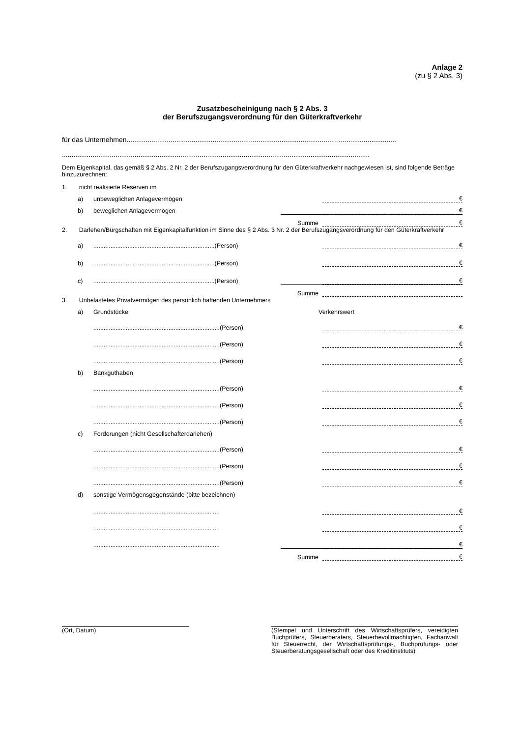Anlage 2
(zu § 2 Abs. 3)
Zusatzbescheinigung nach § 2 Abs. 3
der Berufszugangsverordnung für den Güterkraftverkehr
für das Unternehmen.............................................................................................................................................
.................................................................................................................................................................
Dem Eigenkapital, das gemäß § 2 Abs. 2 Nr. 2 der Berufszugangsverordnung für den Güterkraftverkehr nachgewiesen ist, sind folgende Beträge hinzuzurechnen:
1. nicht realisierte Reserven im
a) unbeweglichen Anlagevermögen €
b) beweglichen Anlagevermögen €
Summe €
2. Darlehen/Bürgschaften mit Eigenkapitalfunktion im Sinne des § 2 Abs. 3 Nr. 2 der Berufszugangsverordnung für den Güterkraftverkehr
a).......................................................................(Person) €
b).......................................................................(Person) €
c).......................................................................(Person) €
Summe
3. Unbelastetes Privatvermögen des persönlich haftenden Unternehmers
a) Grundstücke Verkehrswert
..........................................................................(Person) €
..........................................................................(Person) €
..........................................................................(Person) €
b) Bankguthaben
..........................................................................(Person) €
..........................................................................(Person) €
..........................................................................(Person) €
c) Forderungen (nicht Gesellschafterdarlehen)
..........................................................................(Person) €
..........................................................................(Person) €
..........................................................................(Person) €
d) sonstige Vermögensgegenstände (bitte bezeichnen)
.......................................................................... €
.......................................................................... €
.......................................................................... €
Summe €
(Ort, Datum)
(Stempel und Unterschrift des Wirtschaftsprüfers, vereidigten Buchprüfers, Steuerberaters, Steuerbevollmachtigten, Fachanwalt für Steuerrecht, der Wirtschaftsprüfungs-, Buchprüfungs- oder Steuerberatungsgesellschaft oder des Kreditinstituts)